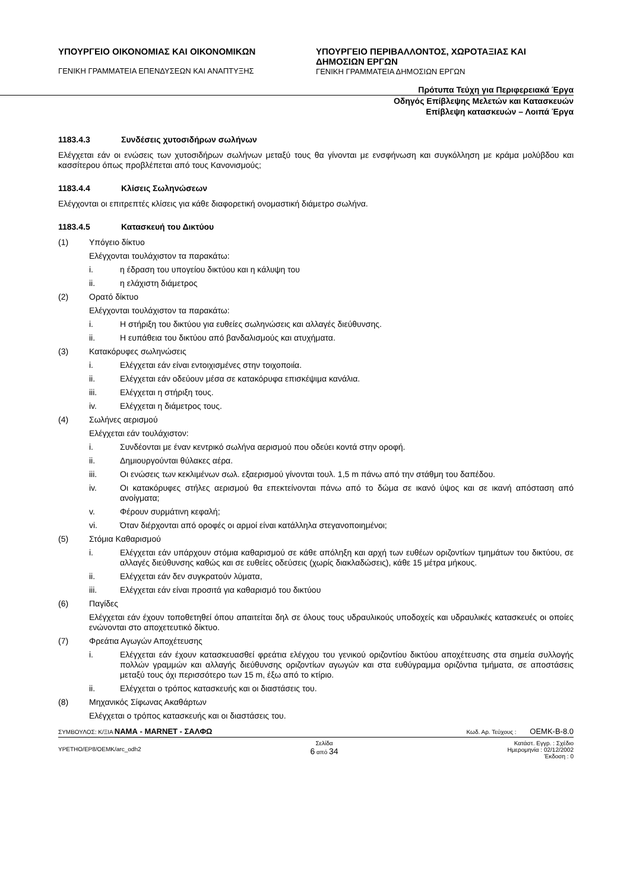ΥΠΟΥΡΓΕΙΟ ΟΙΚΟΝΟΜΙΑΣ ΚΑΙ ΟΙΚΟΝΟΜΙΚΩΝ
ΓΕΝΙΚΗ ΓΡΑΜΜΑΤΕΙΑ ΕΠΕΝΔΥΣΕΩΝ ΚΑΙ ΑΝΑΠΤΥΞΗΣ
ΥΠΟΥΡΓΕΙΟ ΠΕΡΙΒΑΛΛΟΝΤΟΣ, ΧΩΡΟΤΑΞΙΑΣ ΚΑΙ ΔΗΜΟΣΙΩΝ ΕΡΓΩΝ
ΓΕΝΙΚΗ ΓΡΑΜΜΑΤΕΙΑ ΔΗΜΟΣΙΩΝ ΕΡΓΩΝ
Πρότυπα Τεύχη για Περιφερειακά Έργα
Οδηγός Επίβλεψης Μελετών και Κατασκευών
Επίβλεψη κατασκευών – Λοιπά Έργα
1183.4.3 Συνδέσεις χυτοσιδήρων σωλήνων
Ελέγχεται εάν οι ενώσεις των χυτοσιδήρων σωλήνων μεταξύ τους θα γίνονται με ενσφήνωση και συγκόλληση με κράμα μολύβδου και κασσίτερου όπως προβλέπεται από τους Κανονισμούς;
1183.4.4 Κλίσεις Σωληνώσεων
Ελέγχονται οι επιτρεπτές κλίσεις για κάθε διαφορετική ονομαστική διάμετρο σωλήνα.
1183.4.5 Κατασκευή του Δικτύου
(1) Υπόγειο δίκτυο
Ελέγχονται τουλάχιστον τα παρακάτω:
i. η έδραση του υπογείου δικτύου και η κάλυψη του
ii. η ελάχιστη διάμετρος
(2) Ορατό δίκτυο
Ελέγχονται τουλάχιστον τα παρακάτω:
i. Η στήριξη του δικτύου για ευθείες σωληνώσεις και αλλαγές διεύθυνσης.
ii. Η ευπάθεια του δικτύου από βανδαλισμούς και ατυχήματα.
(3) Κατακόρυφες σωληνώσεις
i. Ελέγχεται εάν είναι εντοιχισμένες στην τοιχοποιία.
ii. Ελέγχεται εάν οδεύουν μέσα σε κατακόρυφα επισκέψιμα κανάλια.
iii. Ελέγχεται η στήριξη τους.
iv. Ελέγχεται η διάμετρος τους.
(4) Σωλήνες αερισμού
Ελέγχεται εάν τουλάχιστον:
i. Συνδέονται με έναν κεντρικό σωλήνα αερισμού που οδεύει κοντά στην οροφή.
ii. Δημιουργούνται θύλακες αέρα.
iii. Οι ενώσεις των κεκλιμένων σωλ. εξαερισμού γίνονται τουλ. 1,5 m πάνω από την στάθμη του δαπέδου.
iv. Οι κατακόρυφες στήλες αερισμού θα επεκτείνονται πάνω από το δώμα σε ικανό ύψος και σε ικανή απόσταση από ανοίγματα;
v. Φέρουν συρμάτινη κεφαλή;
vi. Όταν διέρχονται από οροφές οι αρμοί είναι κατάλληλα στεγανοποιημένοι;
(5) Στόμια Καθαρισμού
i. Ελέγχεται εάν υπάρχουν στόμια καθαρισμού σε κάθε απόληξη και αρχή των ευθέων οριζοντίων τμημάτων του δικτύου, σε αλλαγές διεύθυνσης καθώς και σε ευθείες οδεύσεις (χωρίς διακλαδώσεις), κάθε 15 μέτρα μήκους.
ii. Ελέγχεται εάν δεν συγκρατούν λύματα,
iii. Ελέγχεται εάν είναι προσιτά για καθαρισμό του δικτύου
(6) Παγίδες
Ελέγχεται εάν έχουν τοποθετηθεί όπου απαιτείται δηλ σε όλους τους υδραυλικούς υποδοχείς και υδραυλικές κατασκευές οι οποίες ενώνονται στο αποχετευτικό δίκτυο.
(7) Φρεάτια Αγωγών Αποχέτευσης
i. Ελέγχεται εάν έχουν κατασκευασθεί φρεάτια ελέγχου του γενικού οριζοντίου δικτύου αποχέτευσης στα σημεία συλλογής πολλών γραμμών και αλλαγής διεύθυνσης οριζοντίων αγωγών και στα ευθύγραμμα οριζόντια τμήματα, σε αποστάσεις μεταξύ τους όχι περισσότερο των 15 m, έξω από το κτίριο.
ii. Ελέγχεται ο τρόπος κατασκευής και οι διαστάσεις του.
(8) Μηχανικός Σίφωνας Ακαθάρτων
Ελέγχεται ο τρόπος κατασκευής και οι διαστάσεις του.
ΣΥΜΒΟΥΛΟΣ: Κ/ΞΙΑ ΝΑΜΑ - MARNET - ΣΑΛΦΩ Κωδ. Αρ. Τεύχους : OEMK-B-8.0
YPETHO/EP8/OEMK/arc_odh2 Σελίδα
6 από 34 Κατάστ. Εγγρ. : Σχέδιο
Ημερομηνία : 02/12/2002
Έκδοση : 0